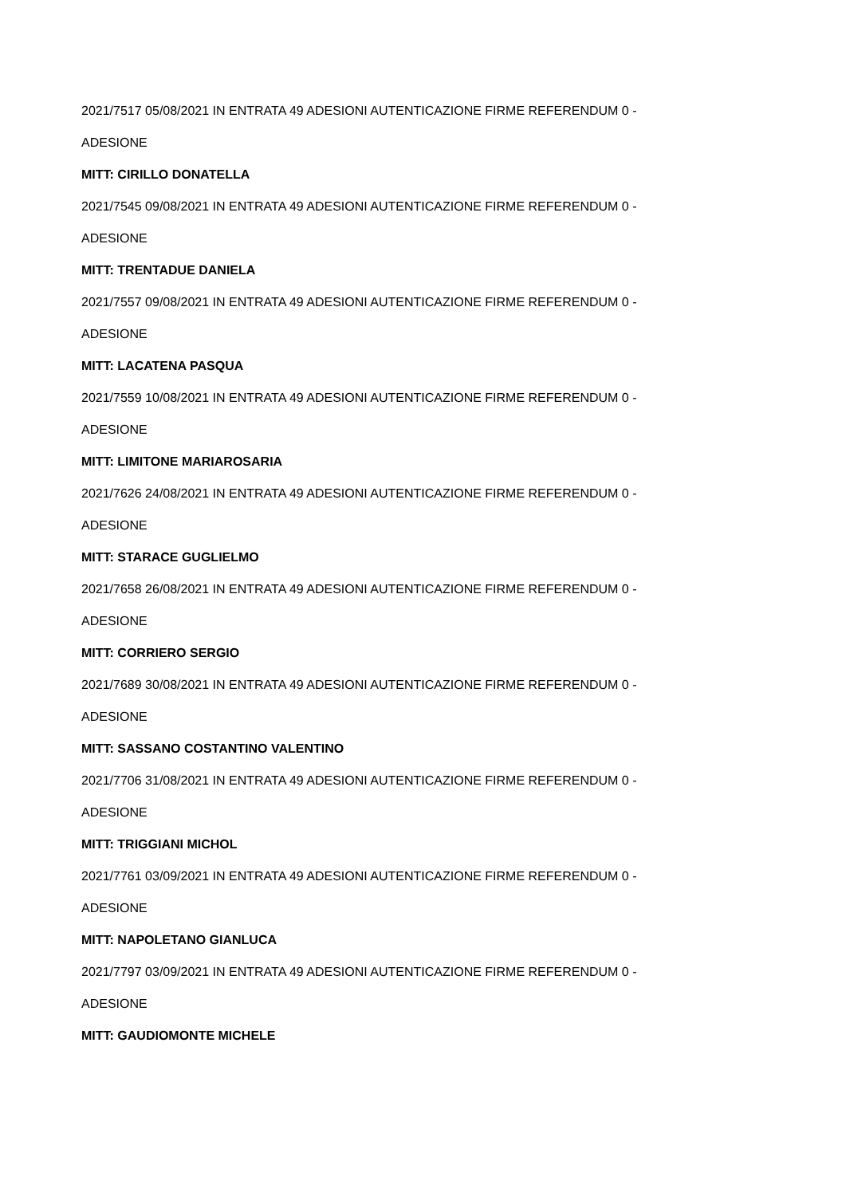2021/7517 05/08/2021 IN ENTRATA 49 ADESIONI AUTENTICAZIONE FIRME REFERENDUM 0 -
ADESIONE
MITT: CIRILLO DONATELLA
2021/7545 09/08/2021 IN ENTRATA 49 ADESIONI AUTENTICAZIONE FIRME REFERENDUM 0 -
ADESIONE
MITT: TRENTADUE DANIELA
2021/7557 09/08/2021 IN ENTRATA 49 ADESIONI AUTENTICAZIONE FIRME REFERENDUM 0 -
ADESIONE
MITT: LACATENA PASQUA
2021/7559 10/08/2021 IN ENTRATA 49 ADESIONI AUTENTICAZIONE FIRME REFERENDUM 0 -
ADESIONE
MITT: LIMITONE MARIAROSARIA
2021/7626 24/08/2021 IN ENTRATA 49 ADESIONI AUTENTICAZIONE FIRME REFERENDUM 0 -
ADESIONE
MITT: STARACE GUGLIELMO
2021/7658 26/08/2021 IN ENTRATA 49 ADESIONI AUTENTICAZIONE FIRME REFERENDUM 0 -
ADESIONE
MITT: CORRIERO SERGIO
2021/7689 30/08/2021 IN ENTRATA 49 ADESIONI AUTENTICAZIONE FIRME REFERENDUM 0 -
ADESIONE
MITT: SASSANO COSTANTINO VALENTINO
2021/7706 31/08/2021 IN ENTRATA 49 ADESIONI AUTENTICAZIONE FIRME REFERENDUM 0 -
ADESIONE
MITT: TRIGGIANI MICHOL
2021/7761 03/09/2021 IN ENTRATA 49 ADESIONI AUTENTICAZIONE FIRME REFERENDUM 0 -
ADESIONE
MITT: NAPOLETANO GIANLUCA
2021/7797 03/09/2021 IN ENTRATA 49 ADESIONI AUTENTICAZIONE FIRME REFERENDUM 0 -
ADESIONE
MITT: GAUDIOMONTE MICHELE